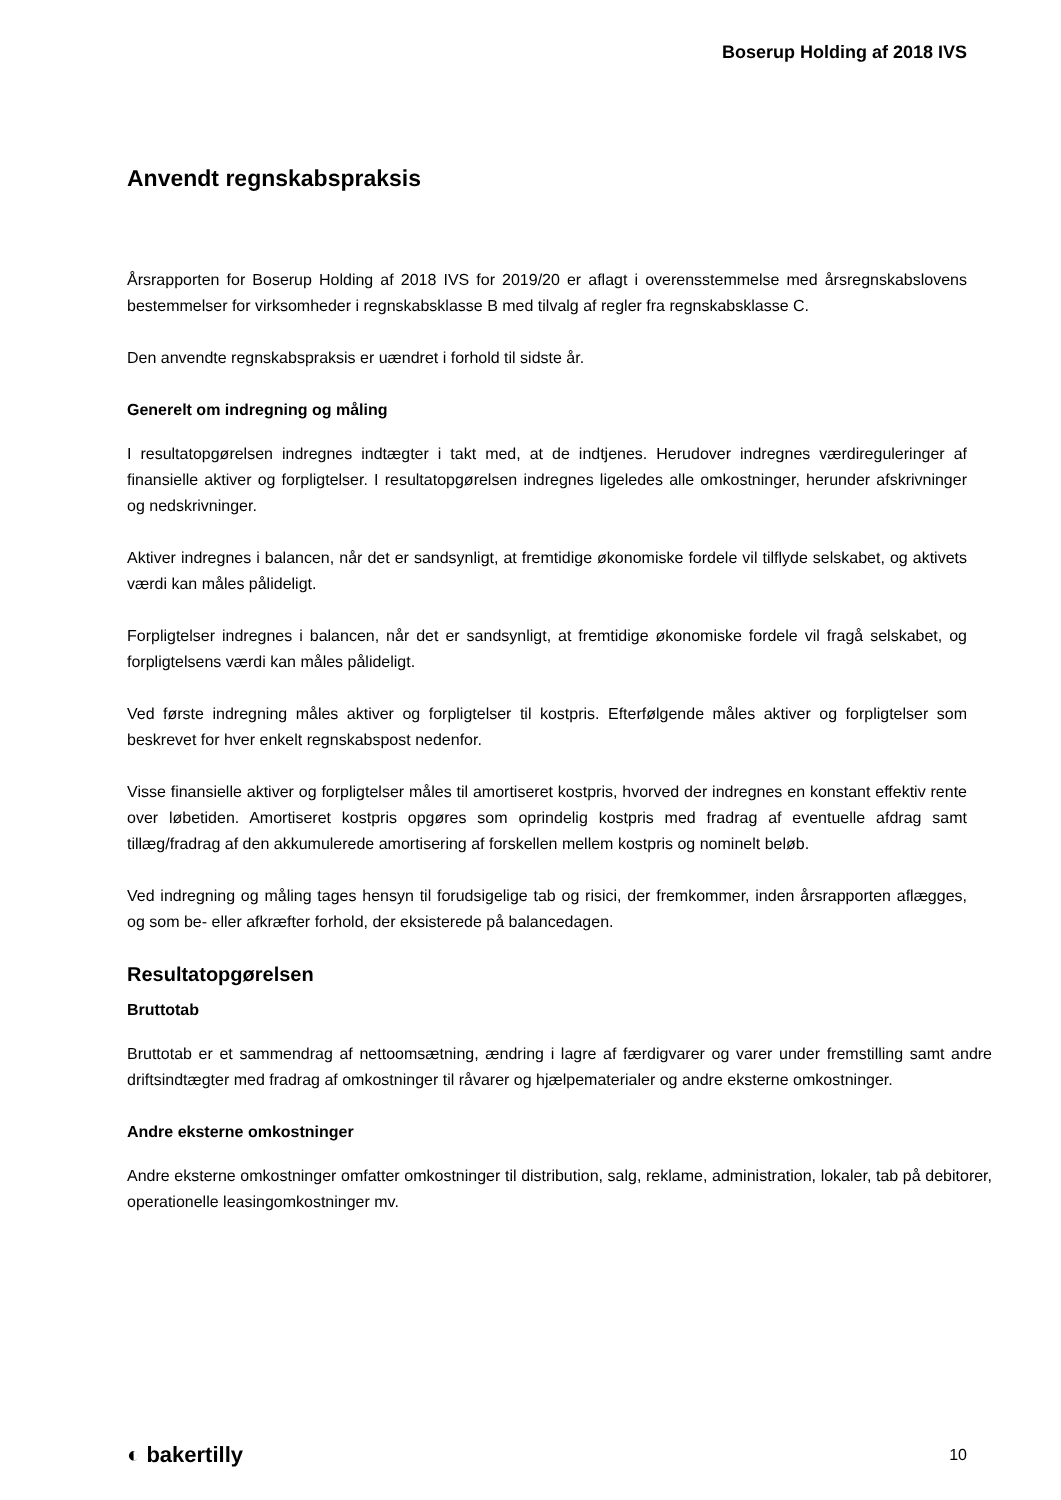Boserup Holding af 2018 IVS
Anvendt regnskabspraksis
Årsrapporten for Boserup Holding af 2018 IVS for 2019/20 er aflagt i overensstemmelse med årsregnskabslovens bestemmelser for virksomheder i regnskabsklasse B med tilvalg af regler fra regnskabsklasse C.
Den anvendte regnskabspraksis er uændret i forhold til sidste år.
Generelt om indregning og måling
I resultatopgørelsen indregnes indtægter i takt med, at de indtjenes. Herudover indregnes værdireguleringer af finansielle aktiver og forpligtelser. I resultatopgørelsen indregnes ligeledes alle omkostninger, herunder afskrivninger og nedskrivninger.
Aktiver indregnes i balancen, når det er sandsynligt, at fremtidige økonomiske fordele vil tilflyde selskabet, og aktivets værdi kan måles pålideligt.
Forpligtelser indregnes i balancen, når det er sandsynligt, at fremtidige økonomiske fordele vil fragå selskabet, og forpligtelsens værdi kan måles pålideligt.
Ved første indregning måles aktiver og forpligtelser til kostpris. Efterfølgende måles aktiver og forpligtelser som beskrevet for hver enkelt regnskabspost nedenfor.
Visse finansielle aktiver og forpligtelser måles til amortiseret kostpris, hvorved der indregnes en konstant effektiv rente over løbetiden. Amortiseret kostpris opgøres som oprindelig kostpris med fradrag af eventuelle afdrag samt tillæg/fradrag af den akkumulerede amortisering af forskellen mellem kostpris og nominelt beløb.
Ved indregning og måling tages hensyn til forudsigelige tab og risici, der fremkommer, inden årsrapporten aflægges, og som be- eller afkræfter forhold, der eksisterede på balancedagen.
Resultatopgørelsen
Bruttotab
Bruttotab er et sammendrag af nettoomsætning, ændring i lagre af færdigvarer og varer under fremstilling samt andre driftsindtægter med fradrag af omkostninger til råvarer og hjælpematerialer og andre eksterne omkostninger.
Andre eksterne omkostninger
Andre eksterne omkostninger omfatter omkostninger til distribution, salg, reklame, administration, lokaler, tab på debitorer, operationelle leasingomkostninger mv.
◐ bakertilly 10